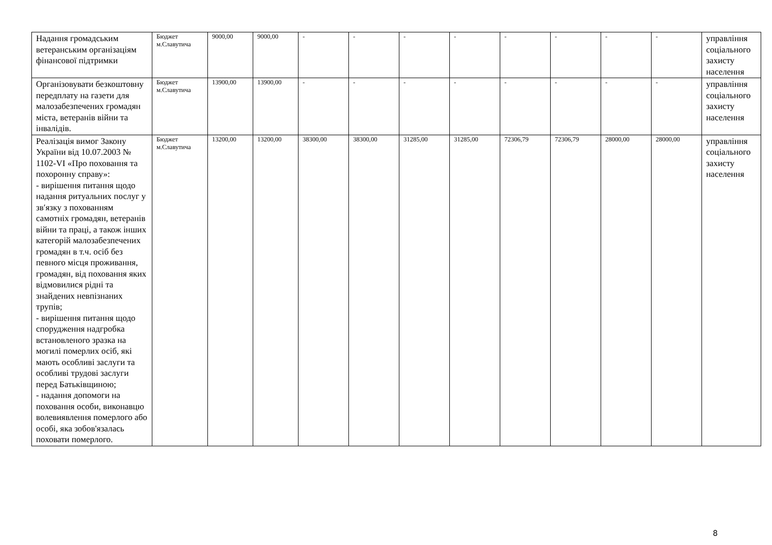| Надання громадським ветеранським організаціям фінансової підтримки | Бюджет м.Славутича | 9000,00 | 9000,00 | - | - | - | - | - | - | - | - | управління соціального захисту населення |
| Організовувати безкоштовну передплату на газети для малозабезпечених громадян міста, ветеранів війни та інвалідів. | Бюджет м.Славутича | 13900,00 | 13900,00 | - | - | - | - | - | - | - | - | управління соціального захисту населення |
| Реалізація вимог Закону України від 10.07.2003 № 1102-VI «Про поховання та похоронну справу»: - вирішення питання щодо надання ритуальних послуг у зв′язку з похованням самотніх громадян, ветеранів війни та праці, а також інших категорій малозабезпечених громадян в т.ч. осіб без певного місця проживання, громадян, від поховання яких відмовилися рідні та знайдених невпізнаних трупів; - вирішення питання щодо спорудження надгробка встановленого зразка на могилі померлих осіб, які мають особливі заслуги та особливі трудові заслуги перед Батьківщиною; - надання допомоги на поховання особи, виконавцю волевиявлення померлого або особі, яка зобов'язалась поховати померлого. | Бюджет м.Славутича | 13200,00 | 13200,00 | 38300,00 | 38300,00 | 31285,00 | 31285,00 | 72306,79 | 72306,79 | 28000,00 | 28000,00 | управління соціального захисту населення |
8